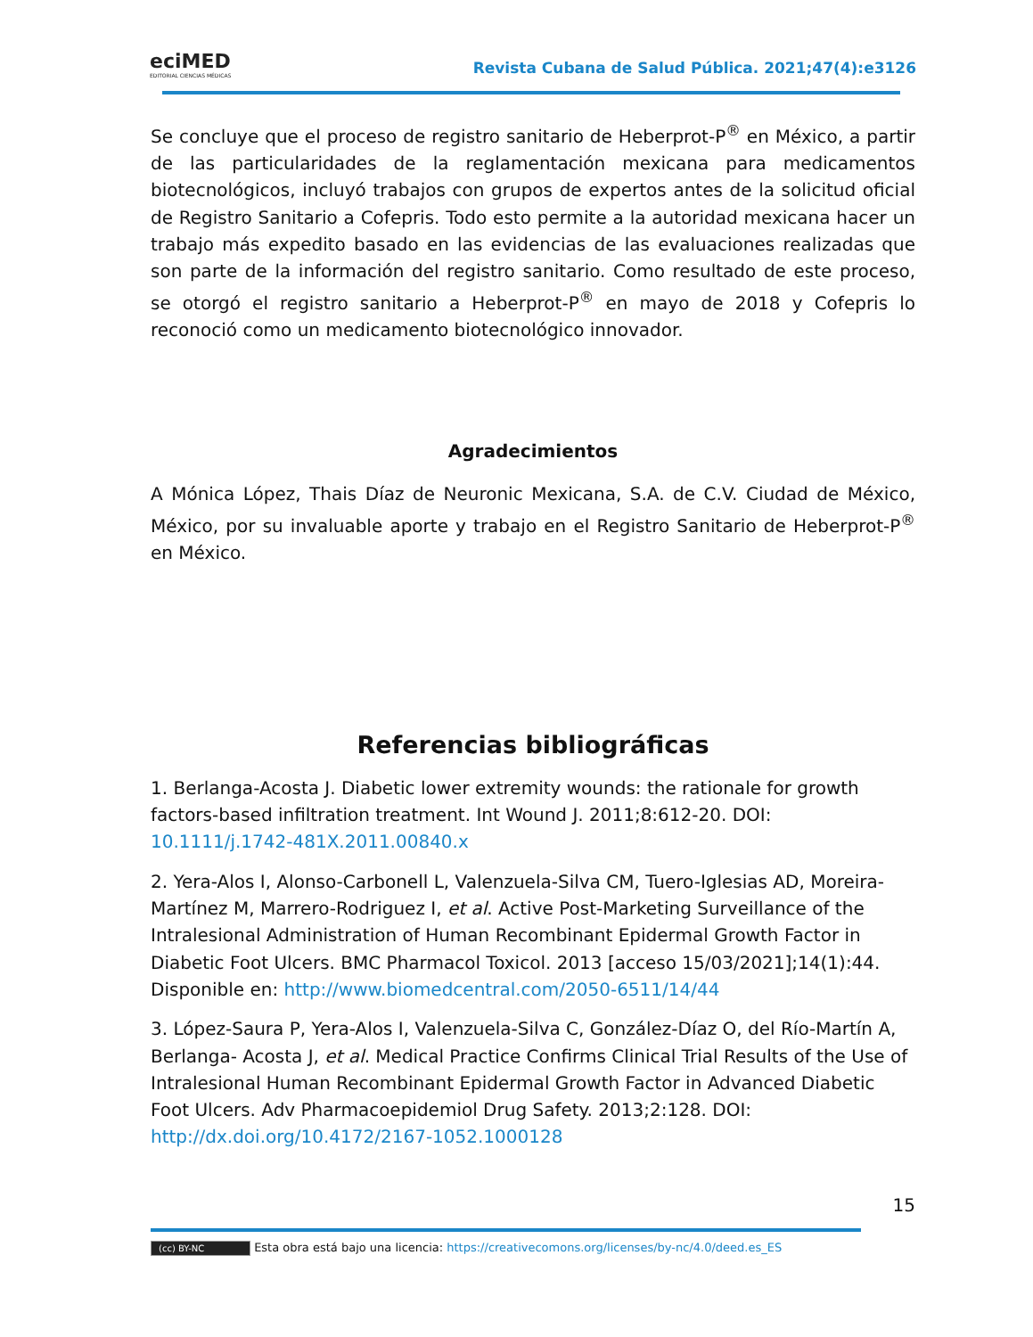eciMED
EDITORIAL CIENCIAS MÉDICAS
Revista Cubana de Salud Pública. 2021;47(4):e3126
Se concluye que el proceso de registro sanitario de Heberprot-P<sup>®</sup> en México, a partir de las particularidades de la reglamentación mexicana para medicamentos biotecnológicos, incluyó trabajos con grupos de expertos antes de la solicitud oficial de Registro Sanitario a Cofepris. Todo esto permite a la autoridad mexicana hacer un trabajo más expedito basado en las evidencias de las evaluaciones realizadas que son parte de la información del registro sanitario. Como resultado de este proceso, se otorgó el registro sanitario a Heberprot-P<sup>®</sup> en mayo de 2018 y Cofepris lo reconoció como un medicamento biotecnológico innovador.
Agradecimientos
A Mónica López, Thais Díaz de Neuronic Mexicana, S.A. de C.V. Ciudad de México, México, por su invaluable aporte y trabajo en el Registro Sanitario de Heberprot-P<sup>®</sup> en México.
Referencias bibliográficas
1. Berlanga-Acosta J. Diabetic lower extremity wounds: the rationale for growth factors-based infiltration treatment. Int Wound J. 2011;8:612-20. DOI: 10.1111/j.1742-481X.2011.00840.x
2. Yera-Alos I, Alonso-Carbonell L, Valenzuela-Silva CM, Tuero-Iglesias AD, Moreira-Martínez M, Marrero-Rodriguez I, et al. Active Post-Marketing Surveillance of the Intralesional Administration of Human Recombinant Epidermal Growth Factor in Diabetic Foot Ulcers. BMC Pharmacol Toxicol. 2013 [acceso 15/03/2021];14(1):44. Disponible en: http://www.biomedcentral.com/2050-6511/14/44
3. López-Saura P, Yera-Alos I, Valenzuela-Silva C, González-Díaz O, del Río-Martín A, Berlanga- Acosta J, et al. Medical Practice Confirms Clinical Trial Results of the Use of Intralesional Human Recombinant Epidermal Growth Factor in Advanced Diabetic Foot Ulcers. Adv Pharmacoepidemiol Drug Safety. 2013;2:128. DOI: http://dx.doi.org/10.4172/2167-1052.1000128
15
(cc) BY-NC Esta obra está bajo una licencia: https://creativecomons.org/licenses/by-nc/4.0/deed.es_ES